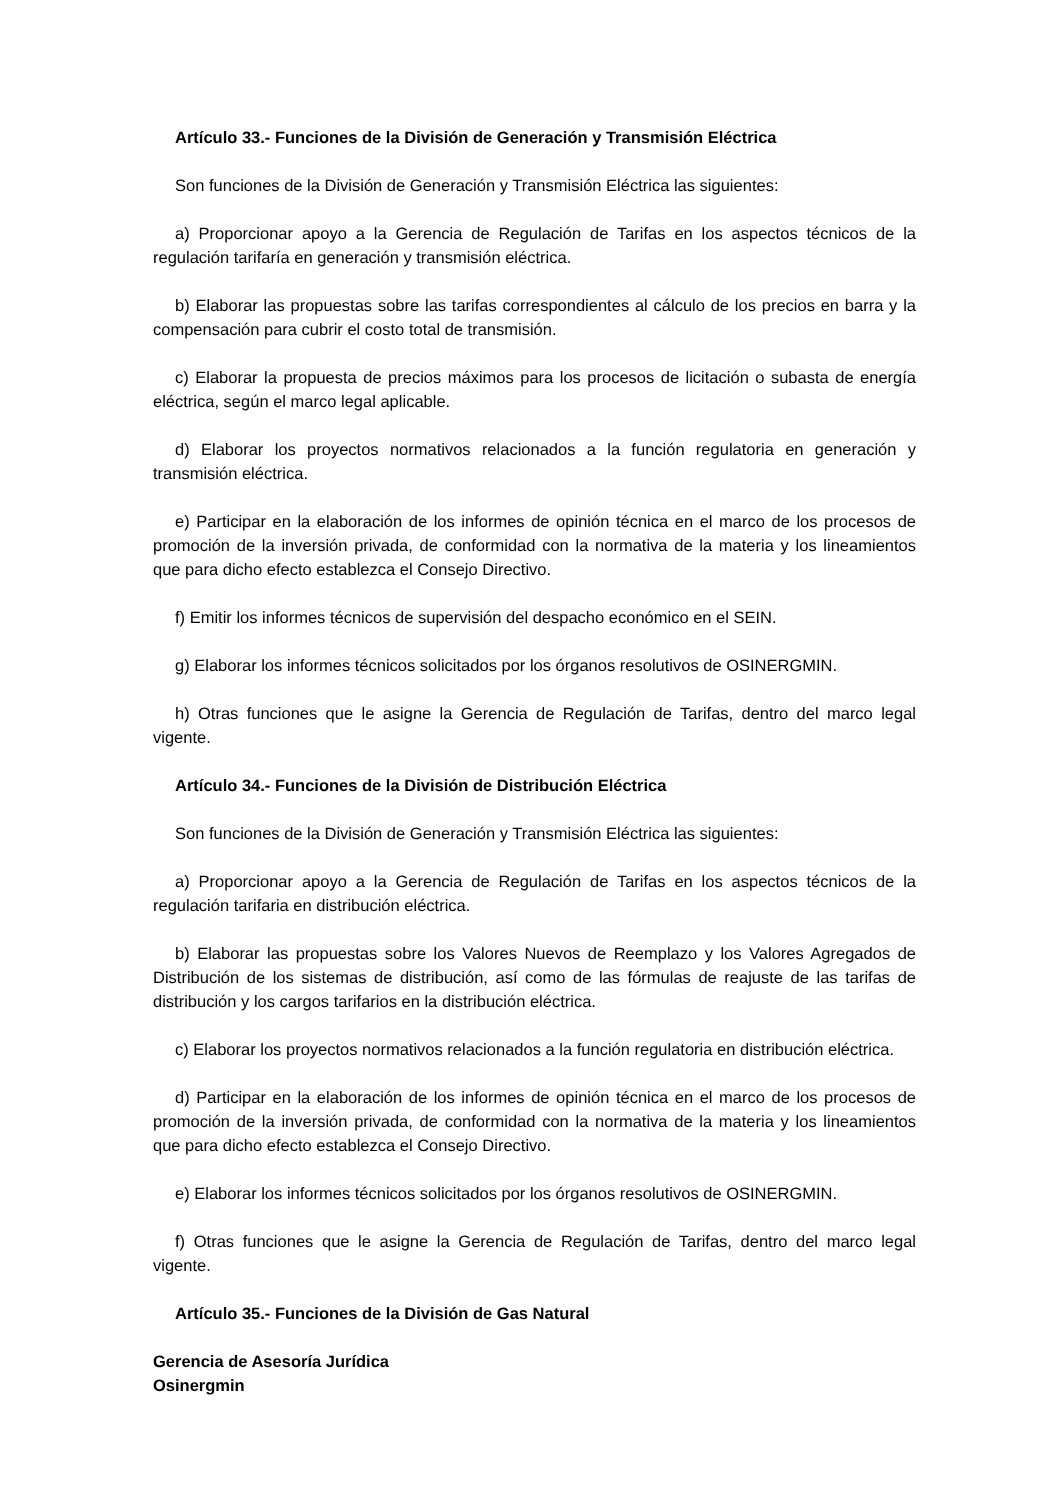Artículo 33.- Funciones de la División de Generación y Transmisión Eléctrica
Son funciones de la División de Generación y Transmisión Eléctrica las siguientes:
a) Proporcionar apoyo a la Gerencia de Regulación de Tarifas en los aspectos técnicos de la regulación tarifaría en generación y transmisión eléctrica.
b) Elaborar las propuestas sobre las tarifas correspondientes al cálculo de los precios en barra y la compensación para cubrir el costo total de transmisión.
c) Elaborar la propuesta de precios máximos para los procesos de licitación o subasta de energía eléctrica, según el marco legal aplicable.
d) Elaborar los proyectos normativos relacionados a la función regulatoria en generación y transmisión eléctrica.
e) Participar en la elaboración de los informes de opinión técnica en el marco de los procesos de promoción de la inversión privada, de conformidad con la normativa de la materia y los lineamientos que para dicho efecto establezca el Consejo Directivo.
f) Emitir los informes técnicos de supervisión del despacho económico en el SEIN.
g) Elaborar los informes técnicos solicitados por los órganos resolutivos de OSINERGMIN.
h) Otras funciones que le asigne la Gerencia de Regulación de Tarifas, dentro del marco legal vigente.
Artículo 34.- Funciones de la División de Distribución Eléctrica
Son funciones de la División de Generación y Transmisión Eléctrica las siguientes:
a) Proporcionar apoyo a la Gerencia de Regulación de Tarifas en los aspectos técnicos de la regulación tarifaria en distribución eléctrica.
b) Elaborar las propuestas sobre los Valores Nuevos de Reemplazo y los Valores Agregados de Distribución de los sistemas de distribución, así como de las fórmulas de reajuste de las tarifas de distribución y los cargos tarifarios en la distribución eléctrica.
c) Elaborar los proyectos normativos relacionados a la función regulatoria en distribución eléctrica.
d) Participar en la elaboración de los informes de opinión técnica en el marco de los procesos de promoción de la inversión privada, de conformidad con la normativa de la materia y los lineamientos que para dicho efecto establezca el Consejo Directivo.
e) Elaborar los informes técnicos solicitados por los órganos resolutivos de OSINERGMIN.
f) Otras funciones que le asigne la Gerencia de Regulación de Tarifas, dentro del marco legal vigente.
Artículo 35.- Funciones de la División de Gas Natural
Gerencia de Asesoría Jurídica
Osinergmin